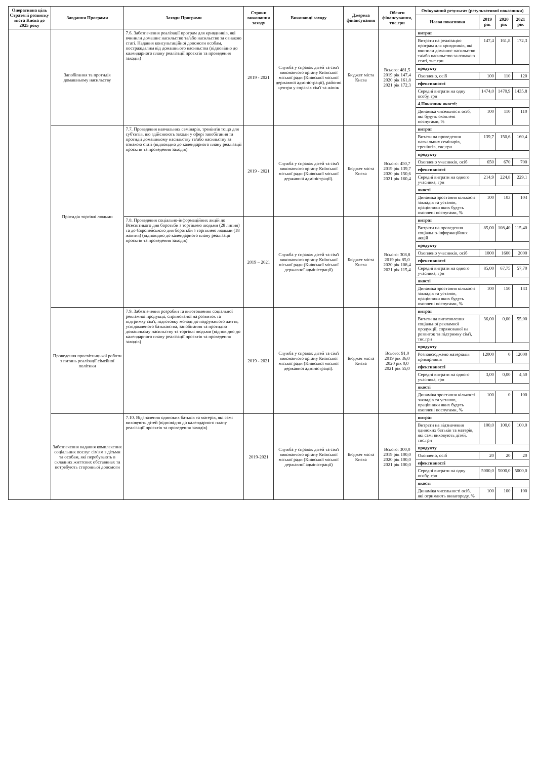| Оперативна ціль Стратегії розвитку міста Києва до 2025 року | Завдання Програми | Заходи Програми | Строки виконання заходу | Виконавці заходу | Джерела фінансування | Обсяги фінансування, тис.грн | Очікуваний результат (результативні показники) | | | |
| --- | --- | --- | --- | --- | --- | --- | --- | --- | --- | --- |
| | | | | | | | Назва показника | 2019 рік | 2020 рік | 2021 рік |
| | Запобігання та протидія домашньому насильству | 7.6. Забезпечення реалізації програм для кривдників, які вчинили домашнє насильство та/або насильство за ознакою статі. Надання консультаційної допомоги особам, постраждалим від домашнього насильства (відповідно до календарного плану реалізації проєктів та проведення заходів) | 2019 - 2021 | Служба у справах дітей та сім'ї виконавчого органу Київської міської ради (Київської міської державної адміністрації), районні центри у справах сім'ї та жінок | Бюджет міста Києва | Всього: 481,5 2019 рік 147,4 2020 рік 161,8 2021 рік 172,3 | витрат | | | |
| | | | | | | | Витрати на реалізацію програм для кривдників, які вчинили домашнє насильство та/або насильство за ознакою статі, тис.грн | 147,4 | 161,8 | 172,3 |
| | | | | | | | продукту | | | |
| | | | | | | | Охоплено, осіб | 100 | 110 | 120 |
| | | | | | | | ефективності | | | |
| | | | | | | | Середні витрати на одну особу, грн | 1474,0 | 1470,9 | 1435,8 |
| | | | | | | | 4.Показник якості: | | | |
| | | | | | | | Динаміка чисельності осіб, які будуть охоплені послугами, % | 100 | 110 | 110 |
| | Протидія торгівлі людьми | 7.7. Проведення навчальних семінарів, тренінгів тощо для суб'єктів, що здійснюють заходи у сфері запобігання та протидії домашньому насильству та/або насильству за ознакою статі (відповідно до календарного плану реалізації проєктів та проведення заходів) | 2019 - 2021 | Служба у справах дітей та сім'ї виконавчого органу Київської міської ради (Київської міської державної адміністрації). | Бюджет міста Києва | Всього: 450,7 2019 рік 139,7 2020 рік 150,6 2021 рік 160,4 | витрат | | | |
| | | | | | | | Витати на проведення навчальних семінарів, тренінгів, тис.грн | 139,7 | 150,6 | 160,4 |
| | | | | | | | продукту | | | |
| | | | | | | | Охоплено учасників, осіб | 650 | 670 | 700 |
| | | | | | | | ефективності | | | |
| | | | | | | | Середні витрати на одного учасника, грн | 214,9 | 224,8 | 229,1 |
| | | | | | | | якості | | | |
| | | | | | | | Динаміка зростання кількості закладів та установ, працівники яких будуть охоплені послугами, % | 100 | 103 | 104 |
| | | 7.8. Проведення соціально-інформаційних акцій до Всесвітнього дня боротьби з торгівлею людьми (28 липня) та до Європейського дня боротьби з торгівлею людьми (18 жовтня) (відповідно до календарного плану реалізації проєктів та проведення заходів) | 2019 – 2021 | Служба у справах дітей та сім'ї виконавчого органу Київської міської ради (Київської міської державної адміністрації) | Бюджет міста Києва | Всього: 308,8 2019 рік 85,0 2020 рік 108,4 2021 рік 115,4 | витрат | | | |
| | | | | | | | Витрати на проведення соціально-інформаційних акцій | 85,00 | 108,40 | 115,40 |
| | | | | | | | продукту | | | |
| | | | | | | | Охоплено учасників, осіб | 1000 | 1600 | 2000 |
| | | | | | | | ефективності | | | |
| | | | | | | | Середні витрати на одного учасника, грн | 85,00 | 67,75 | 57,70 |
| | | | | | | | якості | | | |
| | | | | | | | Динаміка зростання кількості закладів та установ, працівники яких будуть охоплені послугами, % | 100 | 150 | 133 |
| | Проведення просвітницької роботи з питань реалізації сімейної політики | 7.9. Забезпечення розробки та виготовлення соціальної рекламної продукції, спрямованої на розвиток та підтримку сім'ї, підготовку молоді до подружнього життя, усвідомленого батьківства, запобігання та протидію домашньому насильству та торгівлі людьми (відповідно до календарного плану реалізації проєктів та проведення заходів) | 2019 - 2021 | Служба у справах дітей та сім'ї виконавчого органу Київської міської ради (Київської міської державної адміністрації). | Бюджет міста Києва | Всього: 91,0 2019 рік 36,0 2020 рік 0,0 2021 рік 55,0 | витрат | | | |
| | | | | | | | Витати на виготовлення соціальної рекламної продукції, спрямованої на розвиток та підтримку сім'ї, тис.грн | 36,00 | 0,00 | 55,00 |
| | | | | | | | продукту | | | |
| | | | | | | | Розповсюджено матеріалів примірників | 12000 | 0 | 12000 |
| | | | | | | | ефективності | | | |
| | | | | | | | Середні витрати на одного учасника, грн | 3,00 | 0,00 | 4,50 |
| | | | | | | | якості | | | |
| | | | | | | | Динаміка зростання кількості закладів та установ, працівники яких будуть охоплені послугами, % | 100 | 0 | 100 |
| | Забезпечення надання комплексних соціальних послуг сім'ям з дітьми та особам, які перебувають в складних життєвих обставинах та потребують сторонньої допомоги | 7.10. Відзначення одиноких батьків та матерів, які самі виховують дітей (відповідно до календарного плану реалізації проєктів та проведення заходів) | 2019-2021 | Служба у справах дітей та сім'ї виконавчого органу Київської міської ради (Київської міської державної адміністрації) | Бюджет міста Києва | Всього: 300,0 2019 рік 100,0 2020 рік 100,0 2021 рік 100,0 | витрат | | | |
| | | | | | | | Витрати на відзначення одиноких батьків та матерів, які самі виховують дітей, тис.грн | 100,0 | 100,0 | 100,0 |
| | | | | | | | продукту | | | |
| | | | | | | | Охоплено, осіб | 20 | 20 | 20 |
| | | | | | | | ефективності | | | |
| | | | | | | | Середні витрати на одну особу, грн | 5000,0 | 5000,0 | 5000,0 |
| | | | | | | | якості | | | |
| | | | | | | | Динаміка чисельності осіб, які отримають винагороду, % | 100 | 100 | 100 |